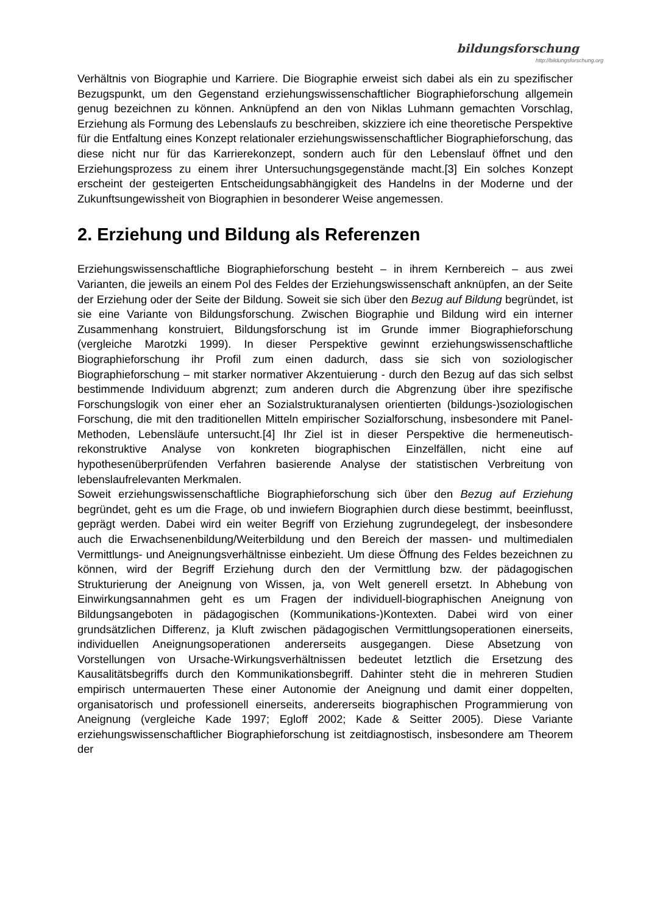bildungsforschung
http://bildungsforschung.org
Verhältnis von Biographie und Karriere. Die Biographie erweist sich dabei als ein zu spezifischer Bezugspunkt, um den Gegenstand erziehungswissenschaftlicher Biographieforschung allgemein genug bezeichnen zu können. Anknüpfend an den von Niklas Luhmann gemachten Vorschlag, Erziehung als Formung des Lebenslaufs zu beschreiben, skizziere ich eine theoretische Perspektive für die Entfaltung eines Konzept relationaler erziehungswissenschaftlicher Biographieforschung, das diese nicht nur für das Karrierekonzept, sondern auch für den Lebenslauf öffnet und den Erziehungsprozess zu einem ihrer Untersuchungsgegenstände macht.[3] Ein solches Konzept erscheint der gesteigerten Entscheidungsabhängigkeit des Handelns in der Moderne und der Zukunftsungewissheit von Biographien in besonderer Weise angemessen.
2. Erziehung und Bildung als Referenzen
Erziehungswissenschaftliche Biographieforschung besteht – in ihrem Kernbereich – aus zwei Varianten, die jeweils an einem Pol des Feldes der Erziehungswissenschaft anknüpfen, an der Seite der Erziehung oder der Seite der Bildung. Soweit sie sich über den Bezug auf Bildung begründet, ist sie eine Variante von Bildungsforschung. Zwischen Biographie und Bildung wird ein interner Zusammenhang konstruiert, Bildungsforschung ist im Grunde immer Biographieforschung (vergleiche Marotzki 1999). In dieser Perspektive gewinnt erziehungswissenschaftliche Biographieforschung ihr Profil zum einen dadurch, dass sie sich von soziologischer Biographieforschung – mit starker normativer Akzentuierung - durch den Bezug auf das sich selbst bestimmende Individuum abgrenzt; zum anderen durch die Abgrenzung über ihre spezifische Forschungslogik von einer eher an Sozialstrukturanalysen orientierten (bildungs-)soziologischen Forschung, die mit den traditionellen Mitteln empirischer Sozialforschung, insbesondere mit Panel-Methoden, Lebensläufe untersucht.[4] Ihr Ziel ist in dieser Perspektive die hermeneutisch-rekonstruktive Analyse von konkreten biographischen Einzelfällen, nicht eine auf hypothesenüberprüfenden Verfahren basierende Analyse der statistischen Verbreitung von lebenslaufrelevanten Merkmalen.
Soweit erziehungswissenschaftliche Biographieforschung sich über den Bezug auf Erziehung begründet, geht es um die Frage, ob und inwiefern Biographien durch diese bestimmt, beeinflusst, geprägt werden. Dabei wird ein weiter Begriff von Erziehung zugrundegelegt, der insbesondere auch die Erwachsenenbildung/Weiterbildung und den Bereich der massen- und multimedialen Vermittlungs- und Aneignungsverhältnisse einbezieht. Um diese Öffnung des Feldes bezeichnen zu können, wird der Begriff Erziehung durch den der Vermittlung bzw. der pädagogischen Strukturierung der Aneignung von Wissen, ja, von Welt generell ersetzt. In Abhebung von Einwirkungsannahmen geht es um Fragen der individuell-biographischen Aneignung von Bildungsangeboten in pädagogischen (Kommunikations-)Kontexten. Dabei wird von einer grundsätzlichen Differenz, ja Kluft zwischen pädagogischen Vermittlungsoperationen einerseits, individuellen Aneignungsoperationen andererseits ausgegangen. Diese Absetzung von Vorstellungen von Ursache-Wirkungsverhältnissen bedeutet letztlich die Ersetzung des Kausalitätsbegriffs durch den Kommunikationsbegriff. Dahinter steht die in mehreren Studien empirisch untermauerten These einer Autonomie der Aneignung und damit einer doppelten, organisatorisch und professionell einerseits, andererseits biographischen Programmierung von Aneignung (vergleiche Kade 1997; Egloff 2002; Kade & Seitter 2005). Diese Variante erziehungswissenschaftlicher Biographieforschung ist zeitdiagnostisch, insbesondere am Theorem der